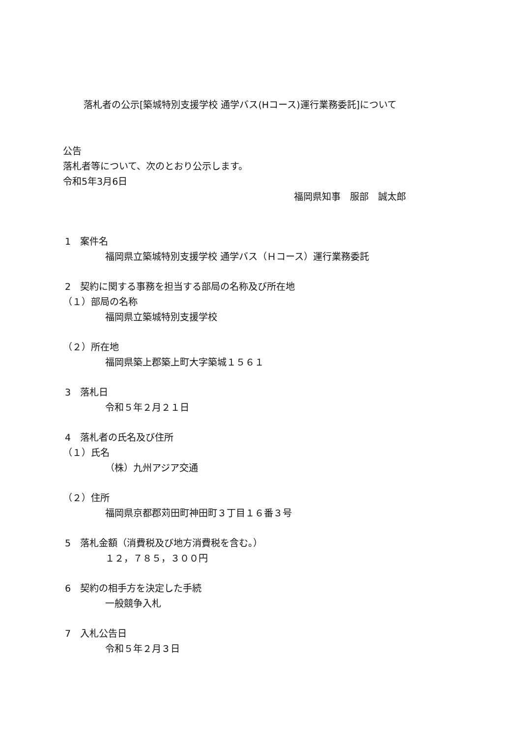落札者の公示[築城特別支援学校 通学バス(Hコース)運行業務委託]について
公告
落札者等について、次のとおり公示します。
令和5年3月6日
福岡県知事　服部　誠太郎
1　案件名
福岡県立築城特別支援学校 通学バス（Ｈコース）運行業務委託
2　契約に関する事務を担当する部局の名称及び所在地
（１）部局の名称
福岡県立築城特別支援学校
（２）所在地
福岡県築上郡築上町大字築城１５６１
3　落札日
令和５年２月２１日
4　落札者の氏名及び住所
（１）氏名
（株）九州アジア交通
（２）住所
福岡県京都郡苅田町神田町３丁目１６番３号
5　落札金額（消費税及び地方消費税を含む。）
１２，７８５，３００円
6　契約の相手方を決定した手続
一般競争入札
7　入札公告日
令和５年２月３日